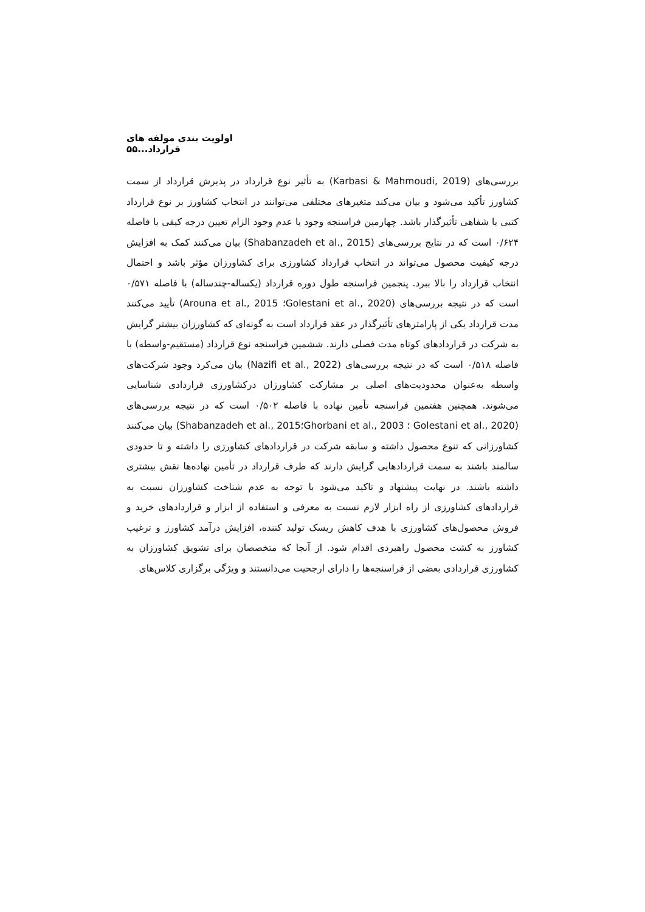اولویت بندی مولفه های قرارداد...۵۵
بررسی‌های (Karbasi & Mahmoudi, 2019) به تأثیر نوع قرارداد در پذیرش قرارداد از سمت کشاورز تأکید می‌شود و بیان می‌کند متغیرهای مختلفی می‌توانند در انتخاب کشاورز بر نوع قرارداد کتبی یا شفاهی تأثیرگذار باشد. چهارمین فراسنجه وجود یا عدم وجود الزام تعیین درجه کیفی با فاصله ۰/۶۲۴ است که در نتایج بررسی‌های (Shabanzadeh et al., 2015) بیان می‌کنند کمک به افزایش درجه کیفیت محصول می‌تواند در انتخاب قرارداد کشاورزی برای کشاورزان مؤثر باشد و احتمال انتخاب قرارداد را بالا ببرد. پنجمین فراسنجه طول دوره قرارداد (یکساله-چندساله) با فاصله ۰/۵۷۱ است که در نتیجه بررسی‌های (Golestani et al., 2020؛ Arouna et al., 2015) تأیید می‌کنند مدت قرارداد یکی از پارامترهای تأثیرگذار در عقد قرارداد است به گونه‌ای که کشاورزان بیشتر گرایش به شرکت در قراردادهای کوتاه مدت فصلی دارند. ششمین فراسنجه نوع قرارداد (مستقیم-واسطه) با فاصله ۰/۵۱۸ است که در نتیجه بررسی‌های (Nazifi et al., 2022) بیان می‌کرد وجود شرکت‌های واسطه به‌عنوان محدودیت‌های اصلی بر مشارکت کشاورزان درکشاورزی قراردادی شناسایی می‌شوند. همچنین هفتمین فراسنجه تأمین نهاده با فاصله ۰/۵۰۲ است که در نتیجه بررسی‌های (Golestani et al., 2020 ؛ Ghorbani et al., 2003؛Shabanzadeh et al., 2015) بیان می‌کنند کشاورزانی که تنوع محصول داشته و سابقه شرکت در قراردادهای کشاورزی را داشته و تا حدودی سالمند باشند به سمت قراردادهایی گرایش دارند که طرف قرارداد در تأمین نهاده‌ها نقش بیشتری داشته باشند. در نهایت پیشنهاد و تاکید می‌شود با توجه به عدم شناخت کشاورزان نسبت به قراردادهای کشاورزی از راه ابزار لازم نسبت به معرفی و استفاده از ابزار و قراردادهای خرید و فروش محصول‌های کشاورزی با هدف کاهش ریسک تولید کننده، افزایش درآمد کشاورز و ترغیب کشاورز به کشت محصول راهبردی اقدام شود. از آنجا که متخصصان برای تشویق کشاورزان به کشاورزی قراردادی بعضی از فراسنجه‌ها را دارای ارجحیت می‌دانستند و ویژگی برگزاری کلاس‌های